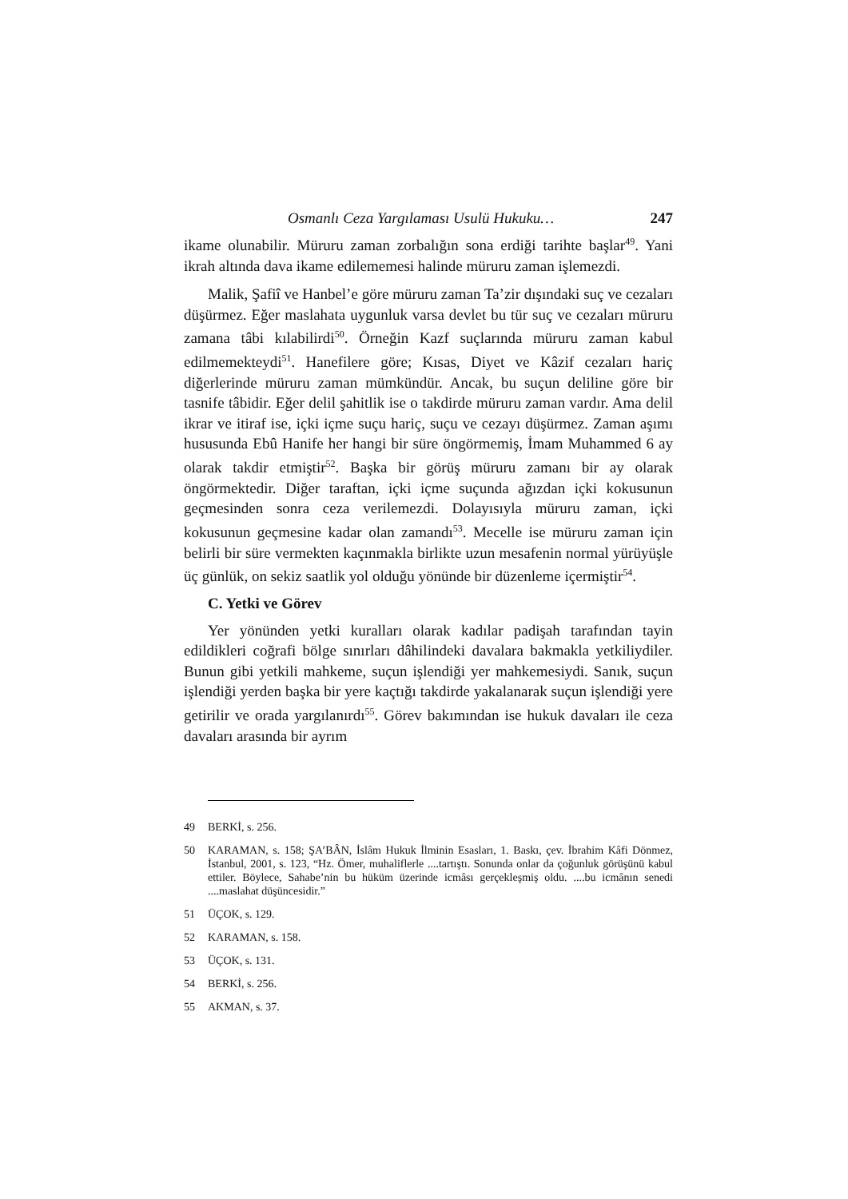Osmanlı Ceza Yargılaması Usulü Hukuku… 247
ikame olunabilir. Müruru zaman zorbalığın sona erdiği tarihte başlar<sup>49</sup>. Yani ikrah altında dava ikame edilememesi halinde müruru zaman işlemezdi.
Malik, Şafiî ve Hanbel’e göre müruru zaman Ta’zir dışındaki suç ve cezaları düşürmez. Eğer maslahata uygunluk varsa devlet bu tür suç ve cezaları müruru zamana tâbi kılabilirdi<sup>50</sup>. Örneğin Kazf suçlarında müruru zaman kabul edilmemekteydi<sup>51</sup>. Hanefilere göre; Kısas, Diyet ve Kâzif cezaları hariç diğerlerinde müruru zaman mümkündür. Ancak, bu suçun deliline göre bir tasnife tâbidir. Eğer delil şahitlik ise o takdirde müruru zaman vardır. Ama delil ikrar ve itiraf ise, içki içme suçu hariç, suçu ve cezayı düşürmez. Zaman aşımı hususunda Ebû Hanife her hangi bir süre öngörmemiş, İmam Muhammed 6 ay olarak takdir etmiştir<sup>52</sup>. Başka bir görüş müruru zamanı bir ay olarak öngörmektedir. Diğer taraftan, içki içme suçunda ağızdan içki kokusunun geçmesinden sonra ceza verilemezdi. Dolayısıyla müruru zaman, içki kokusunun geçmesine kadar olan zamandı<sup>53</sup>. Mecelle ise müruru zaman için belirli bir süre vermekten kaçınmakla birlikte uzun mesafenin normal yürüyüşle üç günlük, on sekiz saatlik yol olduğu yönünde bir düzenleme içermiştir<sup>54</sup>.
C. Yetki ve Görev
Yer yönünden yetki kuralları olarak kadılar padişah tarafından tayin edildikleri coğrafi bölge sınırları dâhilindeki davalara bakmakla yetkiliydiler. Bunun gibi yetkili mahkeme, suçun işlendiği yer mahkemesiydi. Sanık, suçun işlendiği yerden başka bir yere kaçtığı takdirde yakalanarak suçun işlendiği yere getirilir ve orada yargılanırdı<sup>55</sup>. Görev bakımından ise hukuk davaları ile ceza davaları arasında bir ayrım
49 BERKİ, s. 256.
50 KARAMAN, s. 158; ŞA’BÂN, İslâm Hukuk İlminin Esasları, 1. Baskı, çev. İbrahim Kâfi Dönmez, İstanbul, 2001, s. 123, “Hz. Ömer, muhaliflerle ....tartıştı. Sonunda onlar da çoğunluk görüşünü kabul ettiler. Böylece, Sahabe’nin bu hüküm üzerinde icmâsı gerçekleşmiş oldu. ....bu icmânın senedi ....maslahat düşüncesidir.”
51 ÜÇOK, s. 129.
52 KARAMAN, s. 158.
53 ÜÇOK, s. 131.
54 BERKİ, s. 256.
55 AKMAN, s. 37.